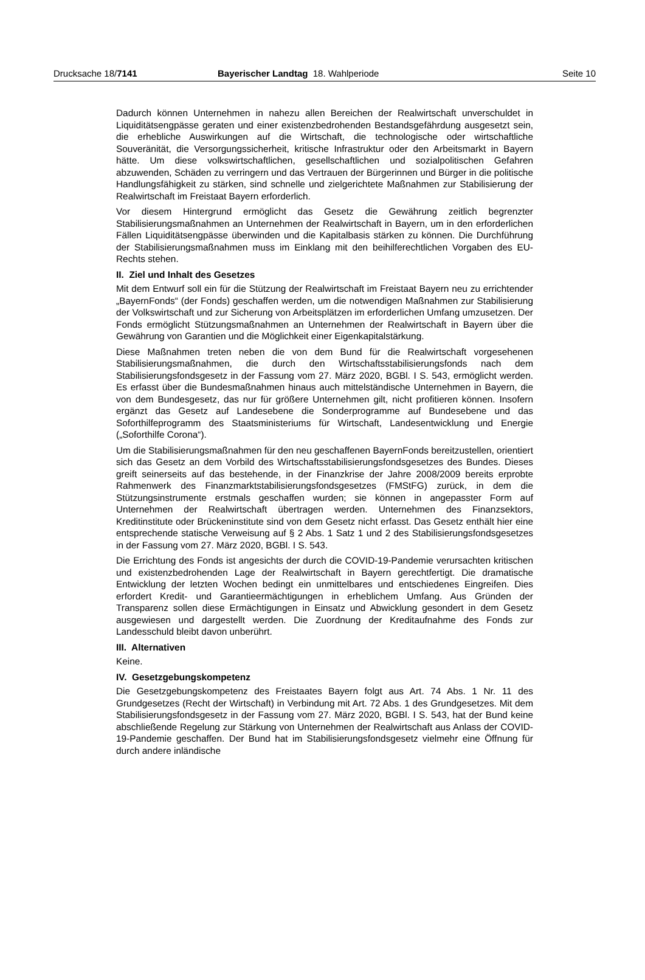Drucksache 18/7141 Bayerischer Landtag 18. Wahlperiode
Seite 10
Dadurch können Unternehmen in nahezu allen Bereichen der Realwirtschaft unverschuldet in Liquiditätsengpässe geraten und einer existenzbedrohenden Bestandsgefährdung ausgesetzt sein, die erhebliche Auswirkungen auf die Wirtschaft, die technologische oder wirtschaftliche Souveränität, die Versorgungssicherheit, kritische Infrastruktur oder den Arbeitsmarkt in Bayern hätte. Um diese volkswirtschaftlichen, gesellschaftlichen und sozialpolitischen Gefahren abzuwenden, Schäden zu verringern und das Vertrauen der Bürgerinnen und Bürger in die politische Handlungsfähigkeit zu stärken, sind schnelle und zielgerichtete Maßnahmen zur Stabilisierung der Realwirtschaft im Freistaat Bayern erforderlich.
Vor diesem Hintergrund ermöglicht das Gesetz die Gewährung zeitlich begrenzter Stabilisierungsmaßnahmen an Unternehmen der Realwirtschaft in Bayern, um in den erforderlichen Fällen Liquiditätsengpässe überwinden und die Kapitalbasis stärken zu können. Die Durchführung der Stabilisierungsmaßnahmen muss im Einklang mit den beihilferechtlichen Vorgaben des EU-Rechts stehen.
II. Ziel und Inhalt des Gesetzes
Mit dem Entwurf soll ein für die Stützung der Realwirtschaft im Freistaat Bayern neu zu errichtender „BayernFonds“ (der Fonds) geschaffen werden, um die notwendigen Maßnahmen zur Stabilisierung der Volkswirtschaft und zur Sicherung von Arbeitsplätzen im erforderlichen Umfang umzusetzen. Der Fonds ermöglicht Stützungsmaßnahmen an Unternehmen der Realwirtschaft in Bayern über die Gewährung von Garantien und die Möglichkeit einer Eigenkapitalstärkung.
Diese Maßnahmen treten neben die von dem Bund für die Realwirtschaft vorgesehenen Stabilisierungsmaßnahmen, die durch den Wirtschaftsstabilisierungsfonds nach dem Stabilisierungsfondsgesetz in der Fassung vom 27. März 2020, BGBl. I S. 543, ermöglicht werden. Es erfasst über die Bundesmaßnahmen hinaus auch mittelständische Unternehmen in Bayern, die von dem Bundesgesetz, das nur für größere Unternehmen gilt, nicht profitieren können. Insofern ergänzt das Gesetz auf Landesebene die Sonderprogramme auf Bundesebene und das Soforthilfeprogramm des Staatsministeriums für Wirtschaft, Landesentwicklung und Energie („Soforthilfe Corona“).
Um die Stabilisierungsmaßnahmen für den neu geschaffenen BayernFonds bereitzustellen, orientiert sich das Gesetz an dem Vorbild des Wirtschaftsstabilisierungsfondsgesetzes des Bundes. Dieses greift seinerseits auf das bestehende, in der Finanzkrise der Jahre 2008/2009 bereits erprobte Rahmenwerk des Finanzmarktstabilisierungsfondsgesetzes (FMStFG) zurück, in dem die Stützungsinstrumente erstmals geschaffen wurden; sie können in angepasster Form auf Unternehmen der Realwirtschaft übertragen werden. Unternehmen des Finanzsektors, Kreditinstitute oder Brückeninstitute sind von dem Gesetz nicht erfasst. Das Gesetz enthält hier eine entsprechende statische Verweisung auf § 2 Abs. 1 Satz 1 und 2 des Stabilisierungsfondsgesetzes in der Fassung vom 27. März 2020, BGBl. I S. 543.
Die Errichtung des Fonds ist angesichts der durch die COVID-19-Pandemie verursachten kritischen und existenzbedrohenden Lage der Realwirtschaft in Bayern gerechtfertigt. Die dramatische Entwicklung der letzten Wochen bedingt ein unmittelbares und entschiedenes Eingreifen. Dies erfordert Kredit- und Garantieermächtigungen in erheblichem Umfang. Aus Gründen der Transparenz sollen diese Ermächtigungen in Einsatz und Abwicklung gesondert in dem Gesetz ausgewiesen und dargestellt werden. Die Zuordnung der Kreditaufnahme des Fonds zur Landesschuld bleibt davon unberührt.
III. Alternativen
Keine.
IV. Gesetzgebungskompetenz
Die Gesetzgebungskompetenz des Freistaates Bayern folgt aus Art. 74 Abs. 1 Nr. 11 des Grundgesetzes (Recht der Wirtschaft) in Verbindung mit Art. 72 Abs. 1 des Grundgesetzes. Mit dem Stabilisierungsfondsgesetz in der Fassung vom 27. März 2020, BGBl. I S. 543, hat der Bund keine abschließende Regelung zur Stärkung von Unternehmen der Realwirtschaft aus Anlass der COVID-19-Pandemie geschaffen. Der Bund hat im Stabilisierungsfondsgesetz vielmehr eine Öffnung für durch andere inländische